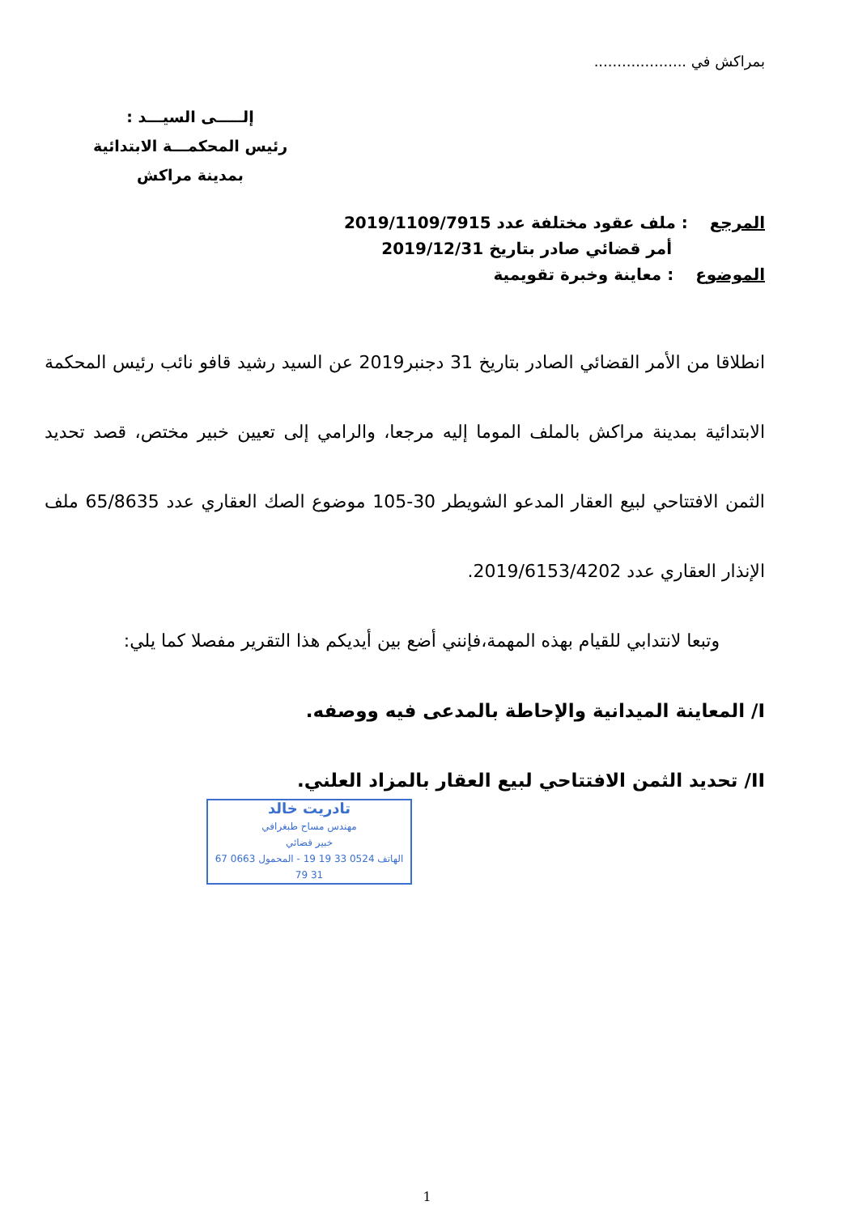بمراكش في ....................
إلـــــى السيـــد :
رئيس المحكمـــة الابتدائية
بمدينة مراكش
المرجع : ملف عقود مختلفة عدد 2019/1109/7915
أمر قضائي صادر بتاريخ 2019/12/31
الموضوع : معاينة وخبرة تقويمية
انطلاقا من الأمر القضائي الصادر بتاريخ 31 دجنبر2019 عن السيد رشيد قافو نائب رئيس المحكمة الابتدائية بمدينة مراكش بالملف الموما إليه مرجعا، والرامي إلى تعيين خبير مختص، قصد تحديد الثمن الافتتاحي لبيع العقار المدعو الشويطر 30-105 موضوع الصك العقاري عدد 65/8635 ملف الإنذار العقاري عدد 2019/6153/4202.
وتبعا لانتدابي للقيام بهذه المهمة،فإنني أضع بين أيديكم هذا التقرير مفصلا كما يلي:
I/ المعاينة الميدانية والإحاطة بالمدعى فيه ووصفه.
II/ تحديد الثمن الافتتاحي لبيع العقار بالمزاد العلني.
تادريت خالد
مهندس مساح طبغرافي
خبير قضائي
الهاتف 0524 33 19 19 - المحمول 0663 67 31 79
1